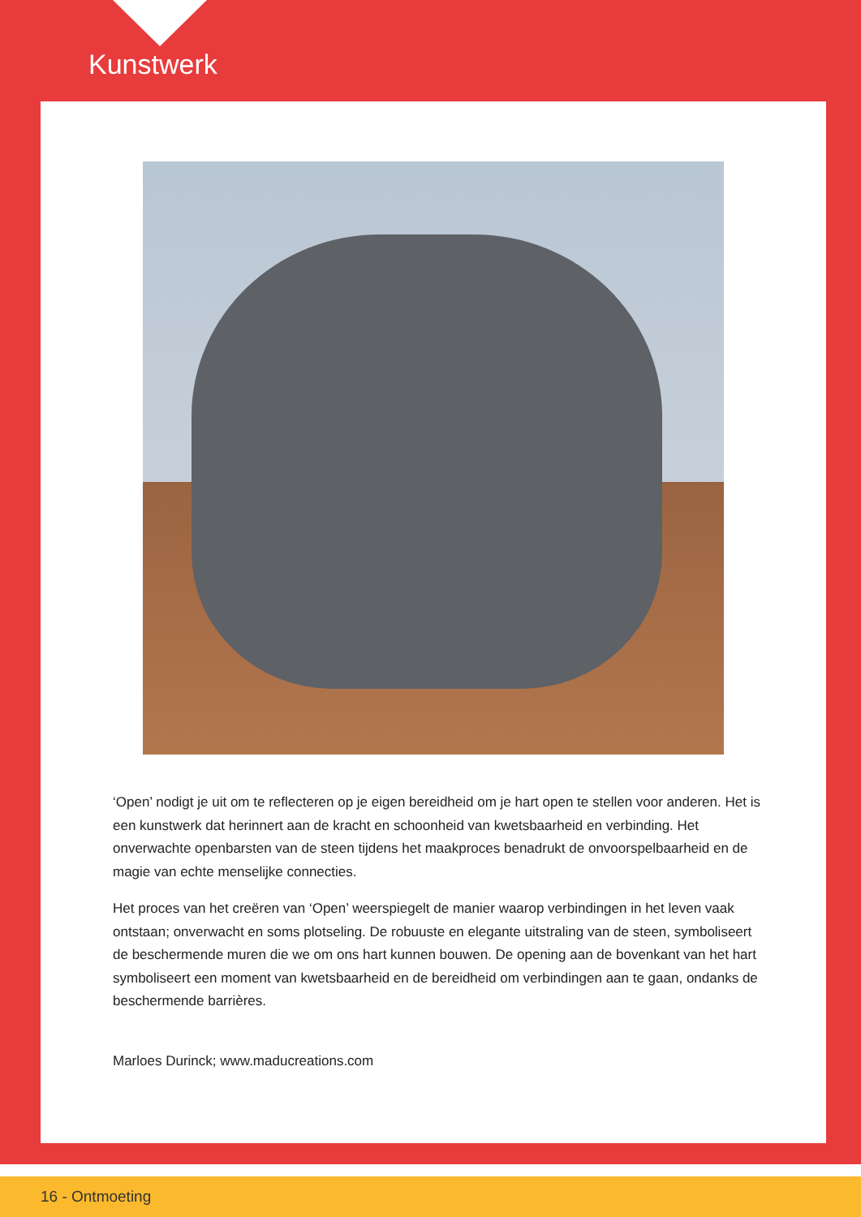Kunstwerk
‘Open’ nodigt je uit om te reflecteren op je eigen bereidheid om je hart open te stellen voor anderen. Het is een kunstwerk dat herinnert aan de kracht en schoonheid van kwetsbaarheid en verbinding. Het onverwachte openbarsten van de steen tijdens het maakproces benadrukt de onvoorspelbaarheid en de magie van echte menselijke connecties.
Het proces van het creëren van ‘Open’ weerspiegelt de manier waarop verbindingen in het leven vaak ontstaan; onverwacht en soms plotseling. De robuuste en elegante uitstraling van de steen, symboliseert de beschermende muren die we om ons hart kunnen bouwen. De opening aan de bovenkant van het hart symboliseert een moment van kwetsbaarheid en de bereidheid om verbindingen aan te gaan, ondanks de beschermende barrières.
Marloes Durinck; www.maducreations.com
16 - Ontmoeting